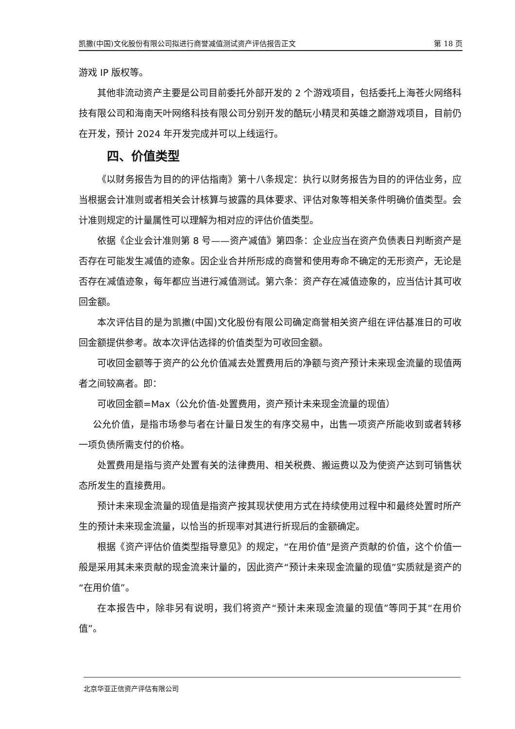凯撒(中国)文化股份有限公司拟进行商誉减值测试资产评估报告正文 第 18 页
游戏 IP 版权等。
其他非流动资产主要是公司目前委托外部开发的 2 个游戏项目，包括委托上海苍火网络科技有限公司和海南天叶网络科技有限公司分别开发的酷玩小精灵和英雄之巅游戏项目，目前仍在开发，预计 2024 年开发完成并可以上线运行。
四、价值类型
《以财务报告为目的的评估指南》第十八条规定：执行以财务报告为目的的评估业务，应当根据会计准则或者相关会计核算与披露的具体要求、评估对象等相关条件明确价值类型。会计准则规定的计量属性可以理解为相对应的评估价值类型。
依据《企业会计准则第 8 号——资产减值》第四条：企业应当在资产负债表日判断资产是否存在可能发生减值的迹象。因企业合并所形成的商誉和使用寿命不确定的无形资产，无论是否存在减值迹象，每年都应当进行减值测试。第六条：资产存在减值迹象的，应当估计其可收回金额。
本次评估目的是为凯撒(中国)文化股份有限公司确定商誉相关资产组在评估基准日的可收回金额提供参考。故本次评估选择的价值类型为可收回金额。
可收回金额等于资产的公允价值减去处置费用后的净额与资产预计未来现金流量的现值两者之间较高者。即：
可收回金额=Max（公允价值-处置费用，资产预计未来现金流量的现值）
公允价值，是指市场参与者在计量日发生的有序交易中，出售一项资产所能收到或者转移一项负债所需支付的价格。
处置费用是指与资产处置有关的法律费用、相关税费、搬运费以及为使资产达到可销售状态所发生的直接费用。
预计未来现金流量的现值是指资产按其现状使用方式在持续使用过程中和最终处置时所产生的预计未来现金流量，以恰当的折现率对其进行折现后的金额确定。
根据《资产评估价值类型指导意见》的规定，“在用价值”是资产贡献的价值，这个价值一般是采用其未来贡献的现金流来计量的，因此资产“预计未来现金流量的现值”实质就是资产的“在用价值”。
在本报告中，除非另有说明，我们将资产“预计未来现金流量的现值”等同于其“在用价值”。
北京华亚正信资产评估有限公司